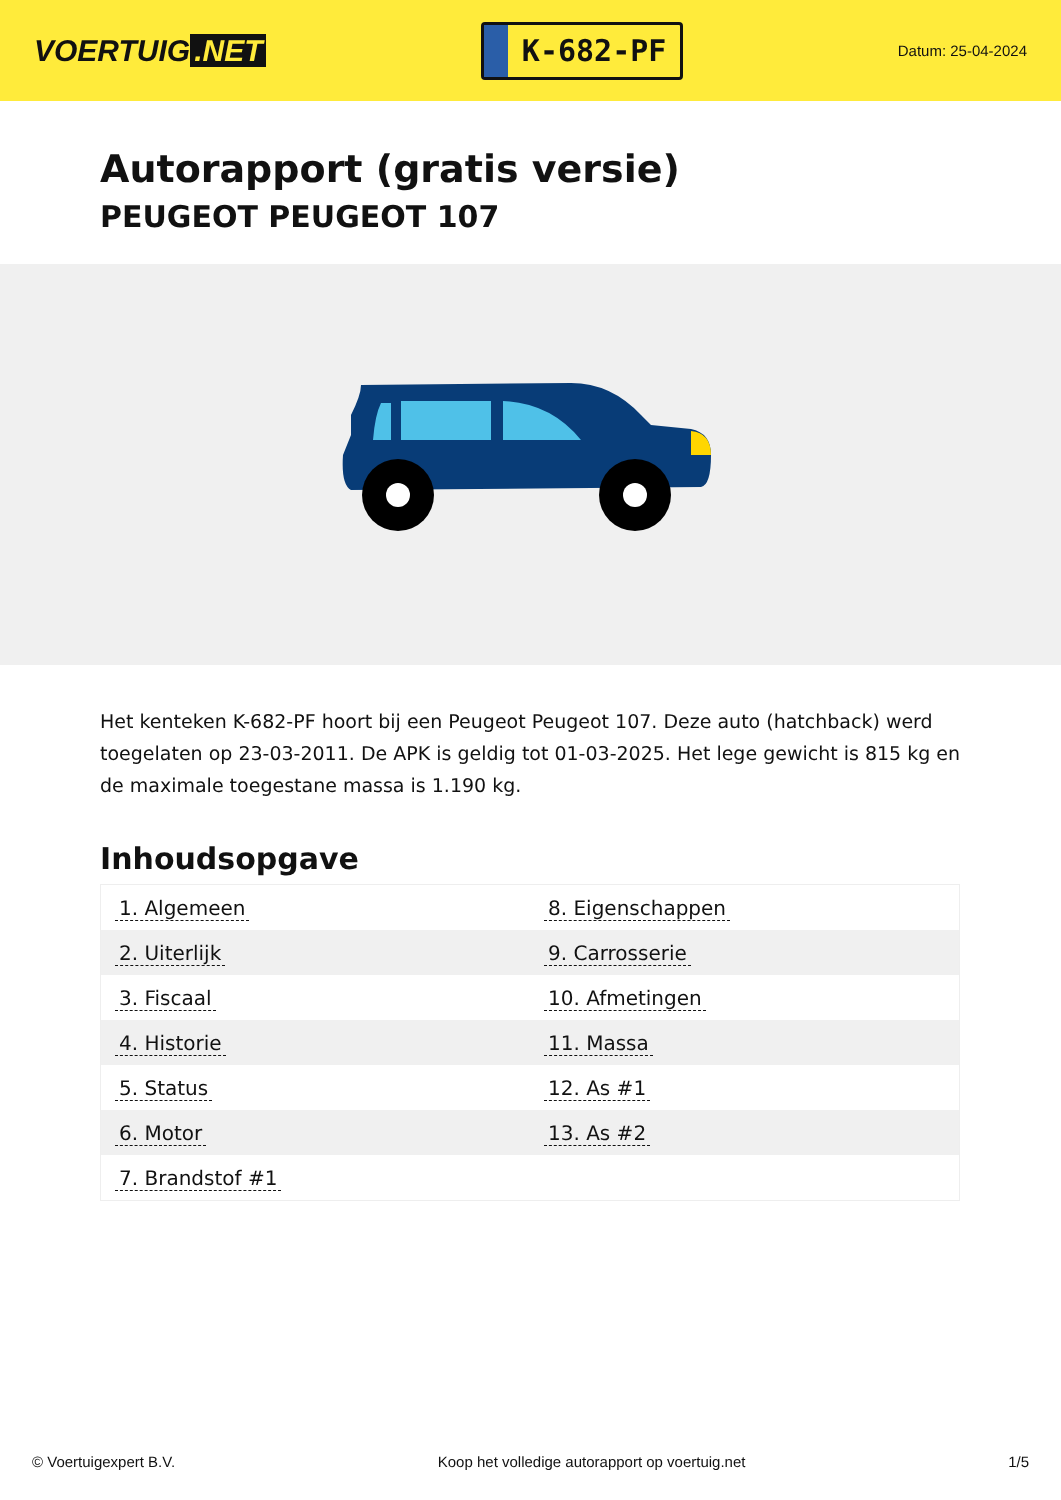VOERTUIG.NET
K-682-PF
Datum: 25-04-2024
Autorapport (gratis versie)
PEUGEOT PEUGEOT 107
Het kenteken K-682-PF hoort bij een Peugeot Peugeot 107. Deze auto (hatchback) werd toegelaten op 23-03-2011. De APK is geldig tot 01-03-2025. Het lege gewicht is 815 kg en de maximale toegestane massa is 1.190 kg.
Inhoudsopgave
| 1. Algemeen | 8. Eigenschappen |
| 2. Uiterlijk | 9. Carrosserie |
| 3. Fiscaal | 10. Afmetingen |
| 4. Historie | 11. Massa |
| 5. Status | 12. As #1 |
| 6. Motor | 13. As #2 |
| 7. Brandstof #1 | |
© Voertuigexpert B.V. Koop het volledige autorapport op voertuig.net 1/5